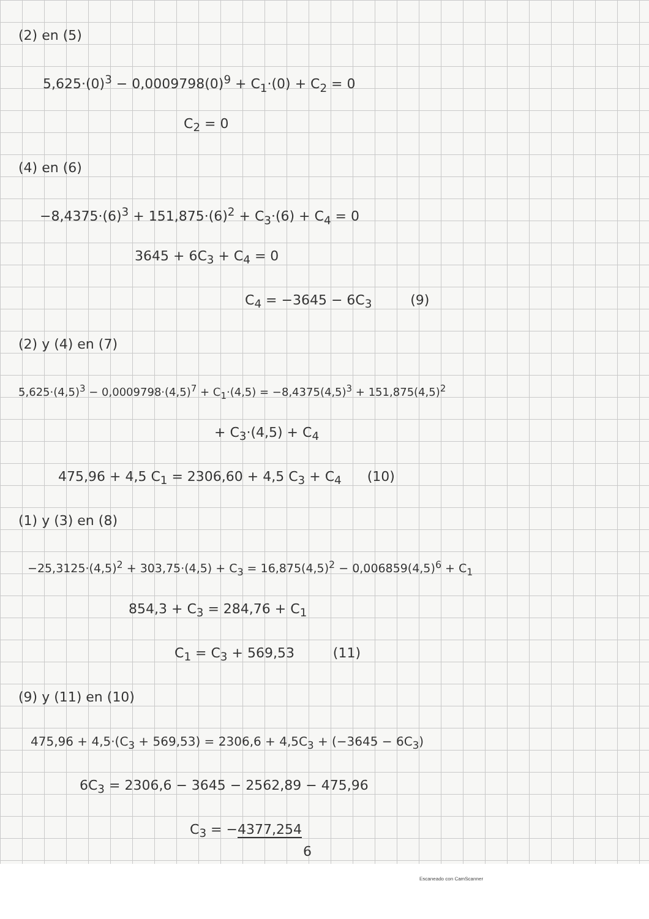(2) en (5)
5,625·(0)<sup>3</sup> − 0,0009798(0)<sup>9</sup> + C<sub>1</sub>·(0) + C<sub>2</sub> = 0
C<sub>2</sub> = 0
(4) en (6)
−8,4375·(6)<sup>3</sup> + 151,875·(6)<sup>2</sup> + C<sub>3</sub>·(6) + C<sub>4</sub> = 0
3645 + 6C<sub>3</sub> + C<sub>4</sub> = 0
C<sub>4</sub> = −3645 − 6C<sub>3</sub> (9)
(2) y (4) en (7)
5,625·(4,5)<sup>3</sup> − 0,0009798·(4,5)<sup>7</sup> + C<sub>1</sub>·(4,5) = −8,4375(4,5)<sup>3</sup> + 151,875(4,5)<sup>2</sup>
+ C<sub>3</sub>·(4,5) + C<sub>4</sub>
475,96 + 4,5 C<sub>1</sub> = 2306,60 + 4,5 C<sub>3</sub> + C<sub>4</sub> (10)
(1) y (3) en (8)
−25,3125·(4,5)<sup>2</sup> + 303,75·(4,5) + C<sub>3</sub> = 16,875(4,5)<sup>2</sup> − 0,006859(4,5)<sup>6</sup> + C<sub>1</sub>
854,3 + C<sub>3</sub> = 284,76 + C<sub>1</sub>
C<sub>1</sub> = C<sub>3</sub> + 569,53 (11)
(9) y (11) en (10)
475,96 + 4,5·(C<sub>3</sub> + 569,53) = 2306,6 + 4,5C<sub>3</sub> + (−3645 − 6C<sub>3</sub>)
6C<sub>3</sub> = 2306,6 − 3645 − 2562,89 − 475,96
C<sub>3</sub> = −4377,254
6
Escaneado con CamScanner